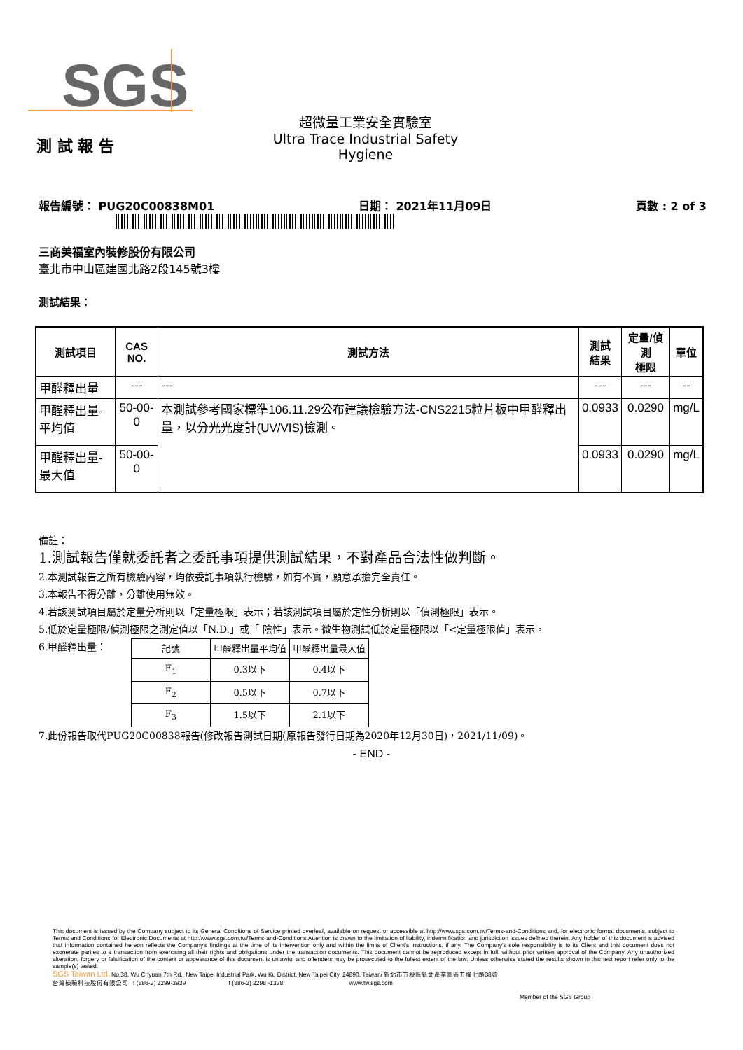SGS
測 試 報 告
超微量工業安全實驗室
Ultra Trace Industrial Safety Hygiene
報告編號： PUG20C00838M01 日期： 2021年11月09日 頁數 : 2 of 3
三商美福室內裝修股份有限公司
臺北市中山區建國北路2段145號3樓
測試結果：
| 測試項目 | CAS NO. | 測試方法 | 測試 結果 | 定量/偵測 極限 | 單位 |
| --- | --- | --- | --- | --- | --- |
| 甲醛釋出量 | --- | --- | --- | --- | -- |
| 甲醛釋出量-平均值 | 50-00-0 | 本測試參考國家標準106.11.29公布建議檢驗方法-CNS2215粒片板中甲醛釋出量，以分光光度計(UV/VIS)檢測。 | 0.0933 | 0.0290 | mg/L |
| 甲醛釋出量-最大值 | 50-00-0 | | 0.0933 | 0.0290 | mg/L |
備註：
1.測試報告僅就委託者之委託事項提供測試結果，不對產品合法性做判斷。
2.本測試報告之所有檢驗內容，均依委託事項執行檢驗，如有不實，願意承擔完全責任。
3.本報告不得分離，分離使用無效。
4.若該測試項目屬於定量分析則以「定量極限」表示；若該測試項目屬於定性分析則以「偵測極限」表示。
5.低於定量極限/偵測極限之測定值以「N.D.」或「 陰性」表示。微生物測試低於定量極限以「<定量極限值」表示。
6.甲醛釋出量：
| 記號 | 甲醛釋出量平均值 | 甲醛釋出量最大值 |
| F<sub>1</sub> | 0.3以下 | 0.4以下 |
| F<sub>2</sub> | 0.5以下 | 0.7以下 |
| F<sub>3</sub> | 1.5以下 | 2.1以下 |
7.此份報告取代PUG20C00838報告(修改報告測試日期(原報告發行日期為2020年12月30日)，2021/11/09)。
- END -
This document is issued by the Company subject to its General Conditions of Service printed overleaf, available on request or accessible at http://www.sgs.com.tw/Terms-and-Conditions and, for electronic format documents, subject to Terms and Conditions for Electronic Documents at http://www.sgs.com.tw/Terms-and-Conditions.Attention is drawn to the limitation of liability, indemnification and jurisdiction issues defined therein. Any holder of this document is advised that information contained hereon reflects the Company's findings at the time of its intervention only and within the limits of Client's instructions, if any. The Company's sole responsibility is to its Client and this document does not exonerate parties to a transaction from exercising all their rights and obligations under the transaction documents. This document cannot be reproduced except in full, without prior written approval of the Company. Any unauthorized alteration, forgery or falsification of the content or appearance of this document is unlawful and offenders may be prosecuted to the fullest extent of the law. Unless otherwise stated the results shown in this test report refer only to the sample(s) tested.
SGS Taiwan Ltd. No.38, Wu Chyuan 7th Rd., New Taipei Industrial Park, Wu Ku District, New Taipei City, 24890, Taiwan/ 新北市五股區新北產業園區五權七路38號
台灣檢驗科技股份有限公司 t (886-2) 2299-3939 f (886-2) 2298 -1338 www.tw.sgs.com
Member of the SGS Group